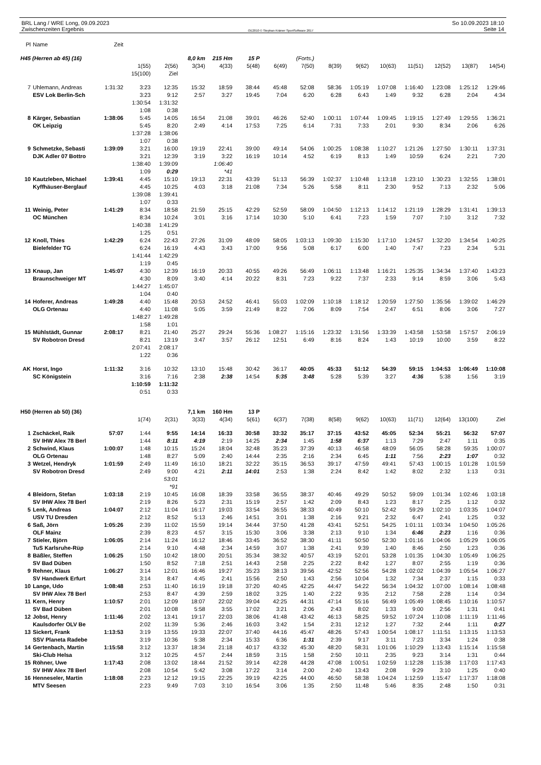BRL Lang / WRE Long, 09.09.2023
Zwischenzeiten Ergebnis
OE2010 © Stephan Krämer SportSoftware 2017
So 10.09.2023 18:10
Seite 14
| Pl | Name | Zeit | | | | | | | | | | | | | | |
| H45 (Herren ab 45) (16) | | | | | 8,0 km | 215 Hm | 15 P | | (Forts.) | | | | | | | |
| | | | 1(55) | 2(56) | 3(34) | 4(33) | 5(48) | 6(49) | 7(50) | 8(39) | 9(62) | 10(63) | 11(51) | 12(52) | 13(87) | 14(54) |
| | | | 15(100) | Ziel | | | | | | | | | | | | |
| 7 | Uhlemann, Andreas | 1:31:32 | 3:23 | 12:35 | 15:32 | 18:59 | 38:44 | 45:48 | 52:08 | 58:36 | 1:05:19 | 1:07:08 | 1:16:40 | 1:23:08 | 1:25:12 | 1:29:46 |
| | ESV Lok Berlin-Sch | | 3:23 | 9:12 | 2:57 | 3:27 | 19:45 | 7:04 | 6:20 | 6:28 | 6:43 | 1:49 | 9:32 | 6:28 | 2:04 | 4:34 |
| | | | 1:30:54 | 1:31:32 | | | | | | | | | | | | |
| | | | 1:08 | 0:38 | | | | | | | | | | | | |
| 8 | Kärger, Sebastian | 1:38:06 | 5:45 | 14:05 | 16:54 | 21:08 | 39:01 | 46:26 | 52:40 | 1:00:11 | 1:07:44 | 1:09:45 | 1:19:15 | 1:27:49 | 1:29:55 | 1:36:21 |
| | OK Leipzig | | 5:45 | 8:20 | 2:49 | 4:14 | 17:53 | 7:25 | 6:14 | 7:31 | 7:33 | 2:01 | 9:30 | 8:34 | 2:06 | 6:26 |
| | | | 1:37:28 | 1:38:06 | | | | | | | | | | | | |
| | | | 1:07 | 0:38 | | | | | | | | | | | | |
| 9 | Schmetzke, Sebasti | 1:39:09 | 3:21 | 16:00 | 19:19 | 22:41 | 39:00 | 49:14 | 54:06 | 1:00:25 | 1:08:38 | 1:10:27 | 1:21:26 | 1:27:50 | 1:30:11 | 1:37:31 |
| | DJK Adler 07 Bottro | | 3:21 | 12:39 | 3:19 | 3:22 | 16:19 | 10:14 | 4:52 | 6:19 | 8:13 | 1:49 | 10:59 | 6:24 | 2:21 | 7:20 |
| | | | 1:38:40 | 1:39:09 | | 1:06:40 | | | | | | | | | | |
| | | | 1:09 | 0:29 | | *41 | | | | | | | | | | |
| 10 | Kautzleben, Michael | 1:39:41 | 4:45 | 15:10 | 19:13 | 22:31 | 43:39 | 51:13 | 56:39 | 1:02:37 | 1:10:48 | 1:13:18 | 1:23:10 | 1:30:23 | 1:32:55 | 1:38:01 |
| | Kyffhäuser-Berglauf | | 4:45 | 10:25 | 4:03 | 3:18 | 21:08 | 7:34 | 5:26 | 5:58 | 8:11 | 2:30 | 9:52 | 7:13 | 2:32 | 5:06 |
| | | | 1:39:08 | 1:39:41 | | | | | | | | | | | | |
| | | | 1:07 | 0:33 | | | | | | | | | | | | |
| 11 | Weinig, Peter | 1:41:29 | 8:34 | 18:58 | 21:59 | 25:15 | 42:29 | 52:59 | 58:09 | 1:04:50 | 1:12:13 | 1:14:12 | 1:21:19 | 1:28:29 | 1:31:41 | 1:39:13 |
| | OC München | | 8:34 | 10:24 | 3:01 | 3:16 | 17:14 | 10:30 | 5:10 | 6:41 | 7:23 | 1:59 | 7:07 | 7:10 | 3:12 | 7:32 |
| | | | 1:40:38 | 1:41:29 | | | | | | | | | | | | |
| | | | 1:25 | 0:51 | | | | | | | | | | | | |
| 12 | Knoll, Thies | 1:42:29 | 6:24 | 22:43 | 27:26 | 31:09 | 48:09 | 58:05 | 1:03:13 | 1:09:30 | 1:15:30 | 1:17:10 | 1:24:57 | 1:32:20 | 1:34:54 | 1:40:25 |
| | Bielefelder TG | | 6:24 | 16:19 | 4:43 | 3:43 | 17:00 | 9:56 | 5:08 | 6:17 | 6:00 | 1:40 | 7:47 | 7:23 | 2:34 | 5:31 |
| | | | 1:41:44 | 1:42:29 | | | | | | | | | | | | |
| | | | 1:19 | 0:45 | | | | | | | | | | | | |
| 13 | Knaup, Jan | 1:45:07 | 4:30 | 12:39 | 16:19 | 20:33 | 40:55 | 49:26 | 56:49 | 1:06:11 | 1:13:48 | 1:16:21 | 1:25:35 | 1:34:34 | 1:37:40 | 1:43:23 |
| | Braunschweiger MT | | 4:30 | 8:09 | 3:40 | 4:14 | 20:22 | 8:31 | 7:23 | 9:22 | 7:37 | 2:33 | 9:14 | 8:59 | 3:06 | 5:43 |
| | | | 1:44:27 | 1:45:07 | | | | | | | | | | | | |
| | | | 1:04 | 0:40 | | | | | | | | | | | | |
| 14 | Hoferer, Andreas | 1:49:28 | 4:40 | 15:48 | 20:53 | 24:52 | 46:41 | 55:03 | 1:02:09 | 1:10:18 | 1:18:12 | 1:20:59 | 1:27:50 | 1:35:56 | 1:39:02 | 1:46:29 |
| | OLG Ortenau | | 4:40 | 11:08 | 5:05 | 3:59 | 21:49 | 8:22 | 7:06 | 8:09 | 7:54 | 2:47 | 6:51 | 8:06 | 3:06 | 7:27 |
| | | | 1:48:27 | 1:49:28 | | | | | | | | | | | | |
| | | | 1:58 | 1:01 | | | | | | | | | | | | |
| 15 | Mühlstädt, Gunnar | 2:08:17 | 8:21 | 21:40 | 25:27 | 29:24 | 55:36 | 1:08:27 | 1:15:16 | 1:23:32 | 1:31:56 | 1:33:39 | 1:43:58 | 1:53:58 | 1:57:57 | 2:06:19 |
| | SV Robotron Dresd | | 8:21 | 13:19 | 3:47 | 3:57 | 26:12 | 12:51 | 6:49 | 8:16 | 8:24 | 1:43 | 10:19 | 10:00 | 3:59 | 8:22 |
| | | | 2:07:41 | 2:08:17 | | | | | | | | | | | | |
| | | | 1:22 | 0:36 | | | | | | | | | | | | |
| AK | Horst, Ingo | 1:11:32 | 3:16 | 10:32 | 13:10 | 15:48 | 30:42 | 36:17 | 40:05 | 45:33 | 51:12 | 54:39 | 59:15 | 1:04:53 | 1:06:49 | 1:10:08 |
| | SC Königstein | | 3:16 | 7:16 | 2:38 | 2:38 | 14:54 | 5:35 | 3:48 | 5:28 | 5:39 | 3:27 | 4:36 | 5:38 | 1:56 | 3:19 |
| | | | 1:10:59 | 1:11:32 | | | | | | | | | | | | |
| | | | 0:51 | 0:33 | | | | | | | | | | | | |
| H50 (Herren ab 50) (36) | | | | | 7,1 km | 160 Hm | 13 P | | | | | | | | | |
| | | | 1(74) | 2(31) | 3(33) | 4(34) | 5(61) | 6(37) | 7(38) | 8(58) | 9(62) | 10(63) | 11(71) | 12(64) | 13(100) | Ziel |
| 1 | Zschäckel, Raik | 57:07 | 1:44 | 9:55 | 14:14 | 16:33 | 30:58 | 33:32 | 35:17 | 37:15 | 43:52 | 45:05 | 52:34 | 55:21 | 56:32 | 57:07 |
| | SV IHW Alex 78 Berl | | 1:44 | 8:11 | 4:19 | 2:19 | 14:25 | 2:34 | 1:45 | 1:58 | 6:37 | 1:13 | 7:29 | 2:47 | 1:11 | 0:35 |
| 2 | Schwind, Klaus | 1:00:07 | 1:48 | 10:15 | 15:24 | 18:04 | 32:48 | 35:23 | 37:39 | 40:13 | 46:58 | 48:09 | 56:05 | 58:28 | 59:35 | 1:00:07 |
| | OLG Ortenau | | 1:48 | 8:27 | 5:09 | 2:40 | 14:44 | 2:35 | 2:16 | 2:34 | 6:45 | 1:11 | 7:56 | 2:23 | 1:07 | 0:32 |
| 3 | Wetzel, Hendryk | 1:01:59 | 2:49 | 11:49 | 16:10 | 18:21 | 32:22 | 35:15 | 36:53 | 39:17 | 47:59 | 49:41 | 57:43 | 1:00:15 | 1:01:28 | 1:01:59 |
| | SV Robotron Dresd | | 2:49 | 9:00 | 4:21 | 2:11 | 14:01 | 2:53 | 1:38 | 2:24 | 8:42 | 1:42 | 8:02 | 2:32 | 1:13 | 0:31 |
| | | | | 53:01 | | | | | | | | | | | | |
| | | | | *91 | | | | | | | | | | | | |
| 4 | Bleidorn, Stefan | 1:03:18 | 2:19 | 10:45 | 16:08 | 18:39 | 33:58 | 36:55 | 38:37 | 40:46 | 49:29 | 50:52 | 59:09 | 1:01:34 | 1:02:46 | 1:03:18 |
| | SV IHW Alex 78 Berl | | 2:19 | 8:26 | 5:23 | 2:31 | 15:19 | 2:57 | 1:42 | 2:09 | 8:43 | 1:23 | 8:17 | 2:25 | 1:12 | 0:32 |
| 5 | Lenk, Andreas | 1:04:07 | 2:12 | 11:04 | 16:17 | 19:03 | 33:54 | 36:55 | 38:33 | 40:49 | 50:10 | 52:42 | 59:29 | 1:02:10 | 1:03:35 | 1:04:07 |
| | USV TU Dresden | | 2:12 | 8:52 | 5:13 | 2:46 | 14:51 | 3:01 | 1:38 | 2:16 | 9:21 | 2:32 | 6:47 | 2:41 | 1:25 | 0:32 |
| 6 | Saß, Jörn | 1:05:26 | 2:39 | 11:02 | 15:59 | 19:14 | 34:44 | 37:50 | 41:28 | 43:41 | 52:51 | 54:25 | 1:01:11 | 1:03:34 | 1:04:50 | 1:05:26 |
| | OLF Mainz | | 2:39 | 8:23 | 4:57 | 3:15 | 15:30 | 3:06 | 3:38 | 2:13 | 9:10 | 1:34 | 6:46 | 2:23 | 1:16 | 0:36 |
| 7 | Stieler, Björn | 1:06:05 | 2:14 | 11:24 | 16:12 | 18:46 | 33:45 | 36:52 | 38:30 | 41:11 | 50:50 | 52:30 | 1:01:16 | 1:04:06 | 1:05:29 | 1:06:05 |
| | TuS Karlsruhe-Rüp | | 2:14 | 9:10 | 4:48 | 2:34 | 14:59 | 3:07 | 1:38 | 2:41 | 9:39 | 1:40 | 8:46 | 2:50 | 1:23 | 0:36 |
| 8 | Bäßler, Steffen | 1:06:25 | 1:50 | 10:42 | 18:00 | 20:51 | 35:34 | 38:32 | 40:57 | 43:19 | 52:01 | 53:28 | 1:01:35 | 1:04:30 | 1:05:49 | 1:06:25 |
| | SV Bad Düben | | 1:50 | 8:52 | 7:18 | 2:51 | 14:43 | 2:58 | 2:25 | 2:22 | 8:42 | 1:27 | 8:07 | 2:55 | 1:19 | 0:36 |
| 9 | Rehner, Klaus | 1:06:27 | 3:14 | 12:01 | 16:46 | 19:27 | 35:23 | 38:13 | 39:56 | 42:52 | 52:56 | 54:28 | 1:02:02 | 1:04:39 | 1:05:54 | 1:06:27 |
| | SV Handwerk Erfurt | | 3:14 | 8:47 | 4:45 | 2:41 | 15:56 | 2:50 | 1:43 | 2:56 | 10:04 | 1:32 | 7:34 | 2:37 | 1:15 | 0:33 |
| 10 | Lange, Udo | 1:08:48 | 2:53 | 11:40 | 16:19 | 19:18 | 37:20 | 40:45 | 42:25 | 44:47 | 54:22 | 56:34 | 1:04:32 | 1:07:00 | 1:08:14 | 1:08:48 |
| | SV IHW Alex 78 Berl | | 2:53 | 8:47 | 4:39 | 2:59 | 18:02 | 3:25 | 1:40 | 2:22 | 9:35 | 2:12 | 7:58 | 2:28 | 1:14 | 0:34 |
| 11 | Kern, Henry | 1:10:57 | 2:01 | 12:09 | 18:07 | 22:02 | 39:04 | 42:25 | 44:31 | 47:14 | 55:16 | 56:49 | 1:05:49 | 1:08:45 | 1:10:16 | 1:10:57 |
| | SV Bad Düben | | 2:01 | 10:08 | 5:58 | 3:55 | 17:02 | 3:21 | 2:06 | 2:43 | 8:02 | 1:33 | 9:00 | 2:56 | 1:31 | 0:41 |
| 12 | Jobst, Henry | 1:11:46 | 2:02 | 13:41 | 19:17 | 22:03 | 38:06 | 41:48 | 43:42 | 46:13 | 58:25 | 59:52 | 1:07:24 | 1:10:08 | 1:11:19 | 1:11:46 |
| | Kaulsdorfer OLV Be | | 2:02 | 11:39 | 5:36 | 2:46 | 16:03 | 3:42 | 1:54 | 2:31 | 12:12 | 1:27 | 7:32 | 2:44 | 1:11 | 0:27 |
| 13 | Sickert, Frank | 1:13:53 | 3:19 | 13:55 | 19:33 | 22:07 | 37:40 | 44:16 | 45:47 | 48:26 | 57:43 | 1:00:54 | 1:08:17 | 1:11:51 | 1:13:15 | 1:13:53 |
| | SSV Planeta Radebe | | 3:19 | 10:36 | 5:38 | 2:34 | 15:33 | 6:36 | 1:31 | 2:39 | 9:17 | 3:11 | 7:23 | 3:34 | 1:24 | 0:38 |
| 14 | Gertenbach, Martin | 1:15:58 | 3:12 | 13:37 | 18:34 | 21:18 | 40:17 | 43:32 | 45:30 | 48:20 | 58:31 | 1:01:06 | 1:10:29 | 1:13:43 | 1:15:14 | 1:15:58 |
| | Ski-Club Helsa | | 3:12 | 10:25 | 4:57 | 2:44 | 18:59 | 3:15 | 1:58 | 2:50 | 10:11 | 2:35 | 9:23 | 3:14 | 1:31 | 0:44 |
| 15 | Röhner, Uwe | 1:17:43 | 2:08 | 13:02 | 18:44 | 21:52 | 39:14 | 42:28 | 44:28 | 47:08 | 1:00:51 | 1:02:59 | 1:12:28 | 1:15:38 | 1:17:03 | 1:17:43 |
| | SV IHW Alex 78 Berl | | 2:08 | 10:54 | 5:42 | 3:08 | 17:22 | 3:14 | 2:00 | 2:40 | 13:43 | 2:08 | 9:29 | 3:10 | 1:25 | 0:40 |
| 16 | Henneseler, Martin | 1:18:08 | 2:23 | 12:12 | 19:15 | 22:25 | 39:19 | 42:25 | 44:00 | 46:50 | 58:38 | 1:04:24 | 1:12:59 | 1:15:47 | 1:17:37 | 1:18:08 |
| | MTV Seesen | | 2:23 | 9:49 | 7:03 | 3:10 | 16:54 | 3:06 | 1:35 | 2:50 | 11:48 | 5:46 | 8:35 | 2:48 | 1:50 | 0:31 |